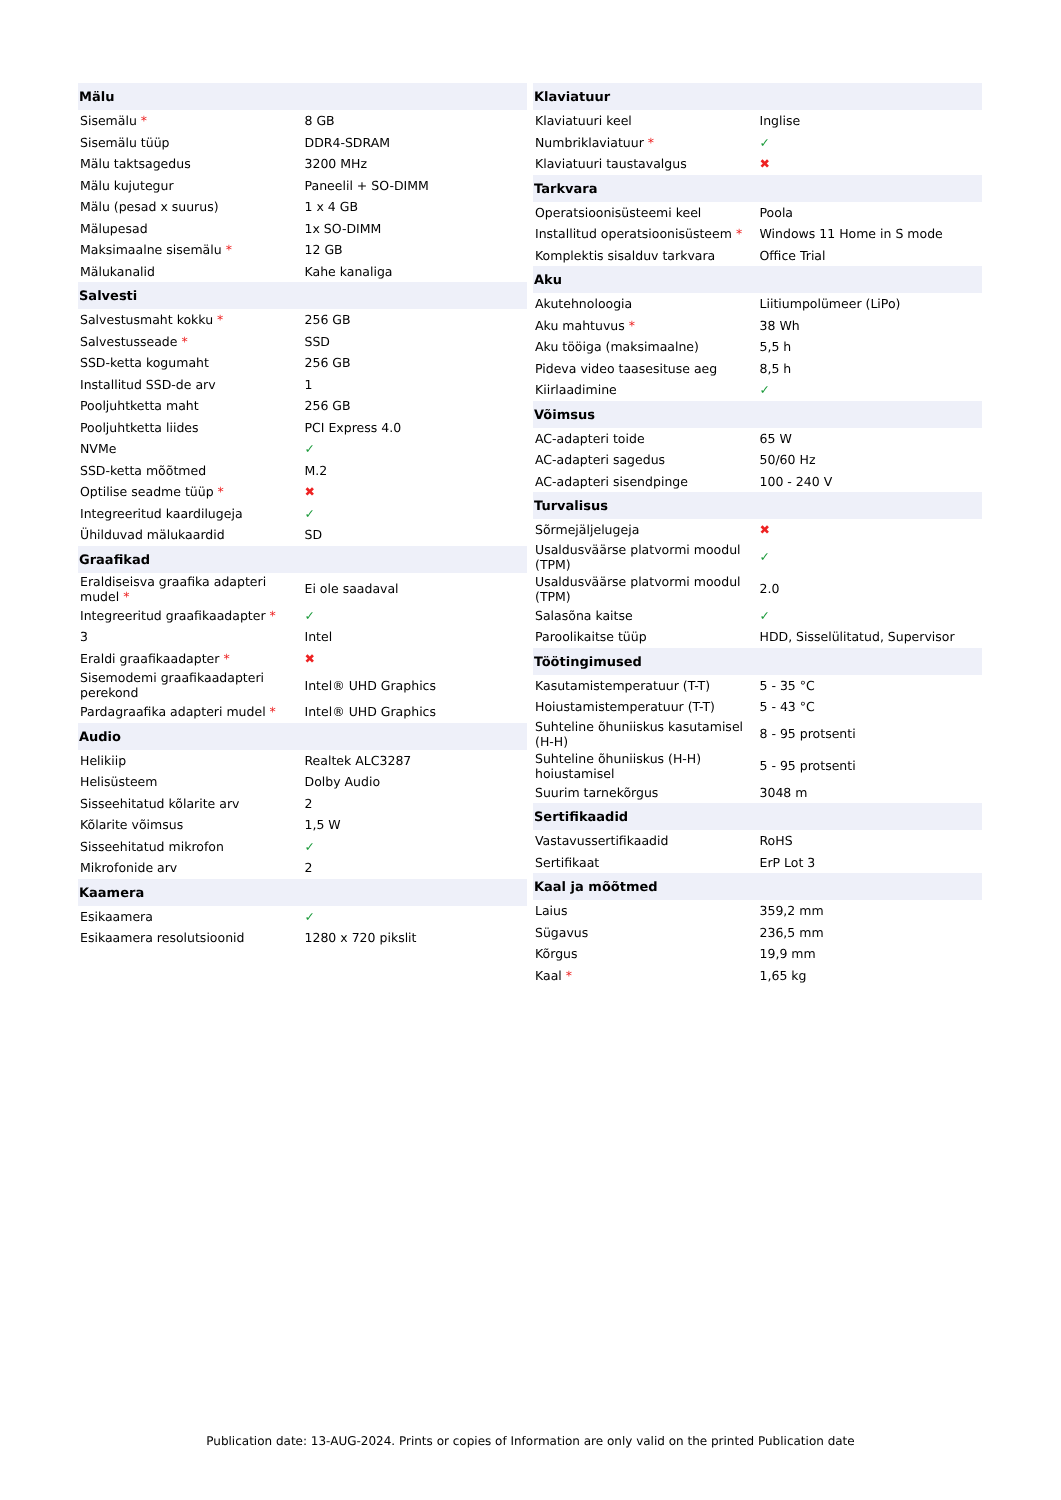| Mälu | |
| --- | --- |
| Sisemälu * | 8 GB |
| Sisemälu tüüp | DDR4-SDRAM |
| Mälu taktsagedus | 3200 MHz |
| Mälu kujutegur | Paneelil + SO-DIMM |
| Mälu (pesad x suurus) | 1 x 4 GB |
| Mälupesad | 1x SO-DIMM |
| Maksimaalne sisemälu * | 12 GB |
| Mälukanalid | Kahe kanaliga |
| Salvesti | |
| Salvestusmaht kokku * | 256 GB |
| Salvestusseade * | SSD |
| SSD-ketta kogumaht | 256 GB |
| Installitud SSD-de arv | 1 |
| Pooljuhtketta maht | 256 GB |
| Pooljuhtketta liides | PCI Express 4.0 |
| NVMe | ✓ |
| SSD-ketta mõõtmed | M.2 |
| Optilise seadme tüüp * | ✖ |
| Integreeritud kaardilugeja | ✓ |
| Ühilduvad mälukaardid | SD |
| Graafikad | |
| Eraldiseisva graafika adapteri mudel * | Ei ole saadaval |
| Integreeritud graafikaadapter * | ✓ |
| 3 | Intel |
| Eraldi graafikaadapter * | ✖ |
| Sisemodemi graafikaadapteri perekond | Intel® UHD Graphics |
| Pardagraafika adapteri mudel * | Intel® UHD Graphics |
| Audio | |
| Helikiip | Realtek ALC3287 |
| Helisüsteem | Dolby Audio |
| Sisseehitatud kõlarite arv | 2 |
| Kõlarite võimsus | 1,5 W |
| Sisseehitatud mikrofon | ✓ |
| Mikrofonide arv | 2 |
| Kaamera | |
| Esikaamera | ✓ |
| Esikaamera resolutsioonid | 1280 x 720 pikslit |
| Klaviatuur | |
| --- | --- |
| Klaviatuuri keel | Inglise |
| Numbriklaviatuur * | ✓ |
| Klaviatuuri taustavalgus | ✖ |
| Tarkvara | |
| Operatsioonisüsteemi keel | Poola |
| Installitud operatsioonisüsteem * | Windows 11 Home in S mode |
| Komplektis sisalduv tarkvara | Office Trial |
| Aku | |
| Akutehnoloogia | Liitiumpolümeer (LiPo) |
| Aku mahtuvus * | 38 Wh |
| Aku tööiga (maksimaalne) | 5,5 h |
| Pideva video taasesituse aeg | 8,5 h |
| Kiirlaadimine | ✓ |
| Võimsus | |
| AC-adapteri toide | 65 W |
| AC-adapteri sagedus | 50/60 Hz |
| AC-adapteri sisendpinge | 100 - 240 V |
| Turvalisus | |
| Sõrmejäljelugeja | ✖ |
| Usaldusväärse platvormi moodul (TPM) | ✓ |
| Usaldusväärse platvormi moodul (TPM) | 2.0 |
| Salasõna kaitse | ✓ |
| Paroolikaitse tüüp | HDD, Sisselülitatud, Supervisor |
| Töötingimused | |
| Kasutamistemperatuur (T-T) | 5 - 35 °C |
| Hoiustamistemperatuur (T-T) | 5 - 43 °C |
| Suhteline õhuniiskus kasutamisel (H-H) | 8 - 95 protsenti |
| Suhteline õhuniiskus (H-H) hoiustamisel | 5 - 95 protsenti |
| Suurim tarnekõrgus | 3048 m |
| Sertifikaadid | |
| Vastavussertifikaadid | RoHS |
| Sertifikaat | ErP Lot 3 |
| Kaal ja mõõtmed | |
| Laius | 359,2 mm |
| Sügavus | 236,5 mm |
| Kõrgus | 19,9 mm |
| Kaal * | 1,65 kg |
Publication date: 13-AUG-2024. Prints or copies of Information are only valid on the printed Publication date